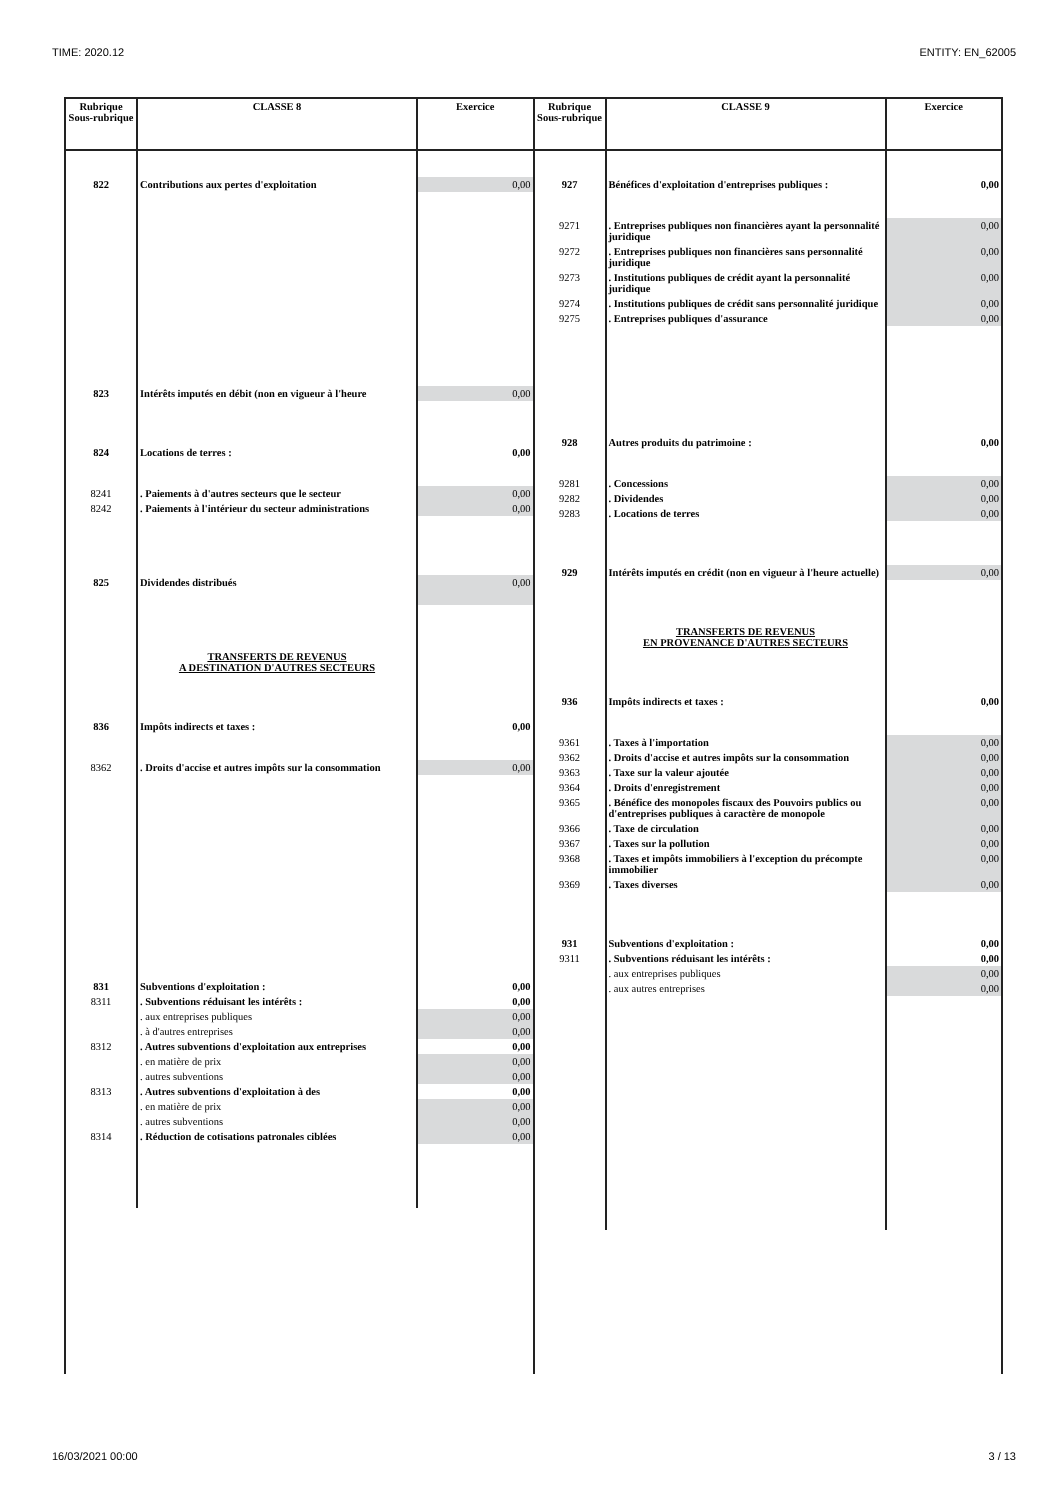TIME: 2020.12 ENTITY: EN_62005
| Rubrique Sous-rubrique | CLASSE 8 | Exercice |
| --- | --- | --- |
| 822 | Contributions aux pertes d'exploitation | 0,00 |
| 823 | Intérêts imputés en débit (non en vigueur à l'heure | 0,00 |
| 824 | Locations de terres : | 0,00 |
| 8241 | . Paiements à d'autres secteurs que le secteur | 0,00 |
| 8242 | . Paiements à l'intérieur du secteur administrations | 0,00 |
| 825 | Dividendes distribués | 0,00 |
| | TRANSFERTS DE REVENUS A DESTINATION D'AUTRES SECTEURS | |
| 836 | Impôts indirects et taxes : | 0,00 |
| 8362 | . Droits d'accise et autres impôts sur la consommation | 0,00 |
| 831 | Subventions d'exploitation : | 0,00 |
| 8311 | . Subventions réduisant les intérêts : | 0,00 |
| | . aux entreprises publiques | 0,00 |
| | . à d'autres entreprises | 0,00 |
| 8312 | . Autres subventions d'exploitation aux entreprises | 0,00 |
| | . en matière de prix | 0,00 |
| | . autres subventions | 0,00 |
| 8313 | . Autres subventions d'exploitation à des | 0,00 |
| | . en matière de prix | 0,00 |
| | . autres subventions | 0,00 |
| 8314 | . Réduction de cotisations patronales ciblées | 0,00 |
| Rubrique Sous-rubrique | CLASSE 9 | Exercice |
| --- | --- | --- |
| 927 | Bénéfices d'exploitation d'entreprises publiques : | 0,00 |
| 9271 | . Entreprises publiques non financières ayant la personnalité juridique | 0,00 |
| 9272 | . Entreprises publiques non financières sans personnalité juridique | 0,00 |
| 9273 | . Institutions publiques de crédit ayant la personnalité juridique | 0,00 |
| 9274 | . Institutions publiques de crédit sans personnalité juridique | 0,00 |
| 9275 | . Entreprises publiques d'assurance | 0,00 |
| 928 | Autres produits du patrimoine : | 0,00 |
| 9281 | . Concessions | 0,00 |
| 9282 | . Dividendes | 0,00 |
| 9283 | . Locations de terres | 0,00 |
| 929 | Intérêts imputés en crédit (non en vigueur à l'heure actuelle) | 0,00 |
| | TRANSFERTS DE REVENUS EN PROVENANCE D'AUTRES SECTEURS | |
| 936 | Impôts indirects et taxes : | 0,00 |
| 9361 | . Taxes à l'importation | 0,00 |
| 9362 | . Droits d'accise et autres impôts sur la consommation | 0,00 |
| 9363 | . Taxe sur la valeur ajoutée | 0,00 |
| 9364 | . Droits d'enregistrement | 0,00 |
| 9365 | . Bénéfice des monopoles fiscaux des Pouvoirs publics ou d'entreprises publiques à caractère de monopole | 0,00 |
| 9366 | . Taxe de circulation | 0,00 |
| 9367 | . Taxes sur la pollution | 0,00 |
| 9368 | . Taxes et impôts immobiliers à l'exception du précompte immobilier | 0,00 |
| 9369 | . Taxes diverses | 0,00 |
| 931 | Subventions d'exploitation : | 0,00 |
| 9311 | . Subventions réduisant les intérêts : | 0,00 |
| | . aux entreprises publiques | 0,00 |
| | . aux autres entreprises | 0,00 |
16/03/2021 00:00 3 / 13